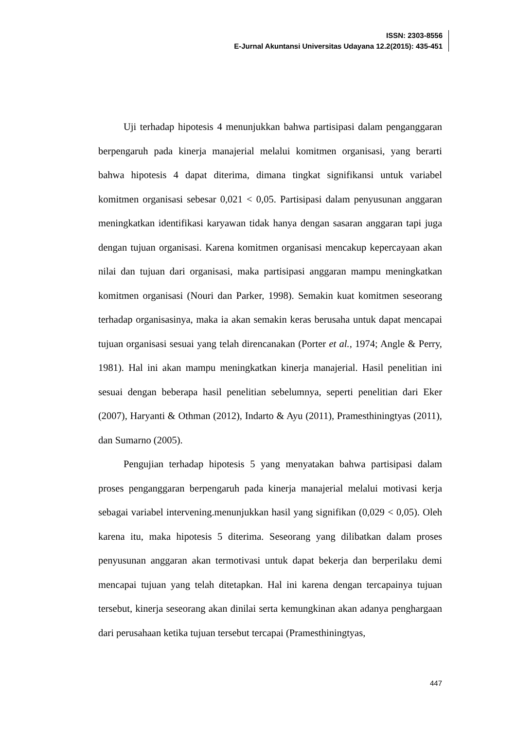ISSN: 2303-8556
E-Jurnal Akuntansi Universitas Udayana 12.2(2015): 435-451
Uji terhadap hipotesis 4 menunjukkan bahwa partisipasi dalam penganggaran berpengaruh pada kinerja manajerial melalui komitmen organisasi, yang berarti bahwa hipotesis 4 dapat diterima, dimana tingkat signifikansi untuk variabel komitmen organisasi sebesar 0,021 < 0,05. Partisipasi dalam penyusunan anggaran meningkatkan identifikasi karyawan tidak hanya dengan sasaran anggaran tapi juga dengan tujuan organisasi. Karena komitmen organisasi mencakup kepercayaan akan nilai dan tujuan dari organisasi, maka partisipasi anggaran mampu meningkatkan komitmen organisasi (Nouri dan Parker, 1998). Semakin kuat komitmen seseorang terhadap organisasinya, maka ia akan semakin keras berusaha untuk dapat mencapai tujuan organisasi sesuai yang telah direncanakan (Porter et al., 1974; Angle & Perry, 1981). Hal ini akan mampu meningkatkan kinerja manajerial. Hasil penelitian ini sesuai dengan beberapa hasil penelitian sebelumnya, seperti penelitian dari Eker (2007), Haryanti & Othman (2012), Indarto & Ayu (2011), Pramesthiningtyas (2011), dan Sumarno (2005).
Pengujian terhadap hipotesis 5 yang menyatakan bahwa partisipasi dalam proses penganggaran berpengaruh pada kinerja manajerial melalui motivasi kerja sebagai variabel intervening.menunjukkan hasil yang signifikan (0,029 < 0,05). Oleh karena itu, maka hipotesis 5 diterima. Seseorang yang dilibatkan dalam proses penyusunan anggaran akan termotivasi untuk dapat bekerja dan berperilaku demi mencapai tujuan yang telah ditetapkan. Hal ini karena dengan tercapainya tujuan tersebut, kinerja seseorang akan dinilai serta kemungkinan akan adanya penghargaan dari perusahaan ketika tujuan tersebut tercapai (Pramesthiningtyas,
447